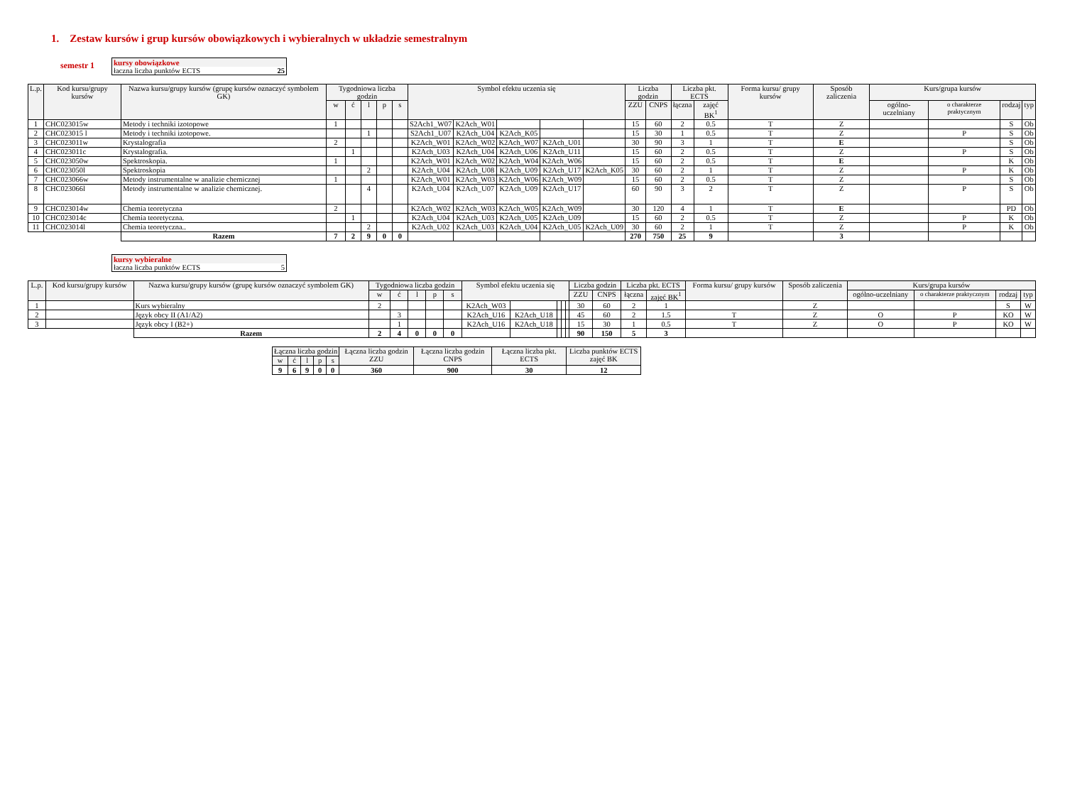1. Zestaw kursów i grup kursów obowiązkowych i wybieralnych w układzie semestralnym
semestr 1
kursy obowiązkowe
łaczna liczba punktów ECTS 25
| L.p. | Kod kursu/grupy kursów | Nazwa kursu/grupy kursów (grupę kursów oznaczyć symbolem GK) | Tygodniowa liczba godzin | | | | | Symbol efektu uczenia się | | | | | Liczba godzin | | Liczba pkt. ECTS | | Forma kursu/ grupy kursów | Sposób zaliczenia | Kurs/grupa kursów | | | |
| --- | --- | --- | --- | --- | --- | --- | --- | --- | --- | --- | --- | --- | --- | --- | --- | --- | --- | --- | --- | --- | --- | --- |
| | | | w | ć | l | p | s | | | | | | ZZU | CNPS | łączna | zajęć BK<sup>1</sup> | | | ogólno-uczelniany | o charakterze praktycznym | rodzaj | typ |
| 1 | CHC023015w | Metody i techniki izotopowe | 1 | | | | | S2Ach1_W07 | K2Ach_W01 | | | | 15 | 60 | 2 | 0.5 | T | Z | | | S | Ob |
| 2 | CHC023015 l | Metody i techniki izotopowe. | | | 1 | | | S2Ach1_U07 | K2Ach_U04 | K2Ach_K05 | | | 15 | 30 | 1 | 0.5 | T | Z | | P | S | Ob |
| 3 | CHC023011w | Krystalografia | 2 | | | | | K2Ach_W01 | K2Ach_W02 | K2Ach_W07 | K2Ach_U01 | | 30 | 90 | 3 | 1 | T | E | | | S | Ob |
| 4 | CHC023011c | Krystalografia. | | 1 | | | | K2Ach_U03 | K2Ach_U04 | K2Ach_U06 | K2Ach_U11 | | 15 | 60 | 2 | 0.5 | T | Z | | P | S | Ob |
| 5 | CHC023050w | Spektroskopia. | 1 | | | | | K2Ach_W01 | K2Ach_W02 | K2Ach_W04 | K2Ach_W06 | | 15 | 60 | 2 | 0.5 | T | E | | | K | Ob |
| 6 | CHC023050l | Spektroskopia | | | 2 | | | K2Ach_U04 | K2Ach_U08 | K2Ach_U09 | K2Ach_U17 | K2Ach_K05 | 30 | 60 | 2 | 1 | T | Z | | P | K | Ob |
| 7 | CHC023066w | Metody instrumentalne w analizie chemicznej | 1 | | | | | K2Ach_W01 | K2Ach_W03 | K2Ach_W06 | K2Ach_W09 | | 15 | 60 | 2 | 0.5 | T | Z | | | S | Ob |
| 8 | CHC023066l | Metody instrumentalne w analizie chemicznej. | | | 4 | | | K2Ach_U04 | K2Ach_U07 | K2Ach_U09 | K2Ach_U17 | | 60 | 90 | 3 | 2 | T | Z | | P | S | Ob |
| 9 | CHC023014w | Chemia teoretyczna | 2 | | | | | K2Ach_W02 | K2Ach_W03 | K2Ach_W05 | K2Ach_W09 | | 30 | 120 | 4 | 1 | T | E | | | PD | Ob |
| 10 | CHC023014c | Chemia teoretyczna. | | 1 | | | | K2Ach_U04 | K2Ach_U03 | K2Ach_U05 | K2Ach_U09 | | 15 | 60 | 2 | 0.5 | T | Z | | P | K | Ob |
| 11 | CHC023014l | Chemia teoretyczna.. | | | 2 | | | K2Ach_U02 | K2Ach_U03 | K2Ach_U04 | K2Ach_U05 | K2Ach_U09 | 30 | 60 | 2 | 1 | T | Z | | P | K | Ob |
| | | Razem | 7 | 2 | 9 | 0 | 0 | | | | | | 270 | 750 | 25 | 9 | | 3 | | | | |
kursy wybieralne
łaczna liczba punktów ECTS 5
| L.p. | Kod kursu/grupy kursów | Nazwa kursu/grupy kursów (grupę kursów oznaczyć symbolem GK) | Tygodniowa liczba godzin | | | | | Symbol efektu uczenia się | | | | | Liczba godzin | | Liczba pkt. ECTS | | Forma kursu/ grupy kursów | Sposób zaliczenia | Kurs/grupa kursów | | | |
| --- | --- | --- | --- | --- | --- | --- | --- | --- | --- | --- | --- | --- | --- | --- | --- | --- | --- | --- | --- | --- | --- | --- |
| | | | w | ć | l | p | s | | | | | | ZZU | CNPS | łączna | zajęć BK<sup>1</sup> | | | ogólno-uczelniany | o charakterze praktycznym | rodzaj | typ |
| 1 | | Kurs wybieralny | 2 | | | | | K2Ach_W03 | | | | | 30 | 60 | 2 | 1 | | Z | | | S | W |
| 2 | | Język obcy II (A1/A2) | | 3 | | | | K2Ach_U16 | K2Ach_U18 | | | | 45 | 60 | 2 | 1.5 | T | Z | O | P | KO | W |
| 3 | | Język obcy I (B2+) | | 1 | | | | K2Ach_U16 | K2Ach_U18 | | | | 15 | 30 | 1 | 0.5 | T | Z | O | P | KO | W |
| | | Razem | 2 | 4 | 0 | 0 | 0 | | | | | | 90 | 150 | 5 | 3 | | | | | | |
| Łączna liczba godzin | | | | | Łączna liczba godzin ZZU | Łączna liczba godzin CNPS | Łączna liczba pkt. ECTS | Liczba punktów ECTS zajęć BK |
| --- | --- | --- | --- | --- | --- | --- | --- | --- |
| w | ć | l | p | s | | | | |
| 9 | 6 | 9 | 0 | 0 | 360 | 900 | 30 | 12 |